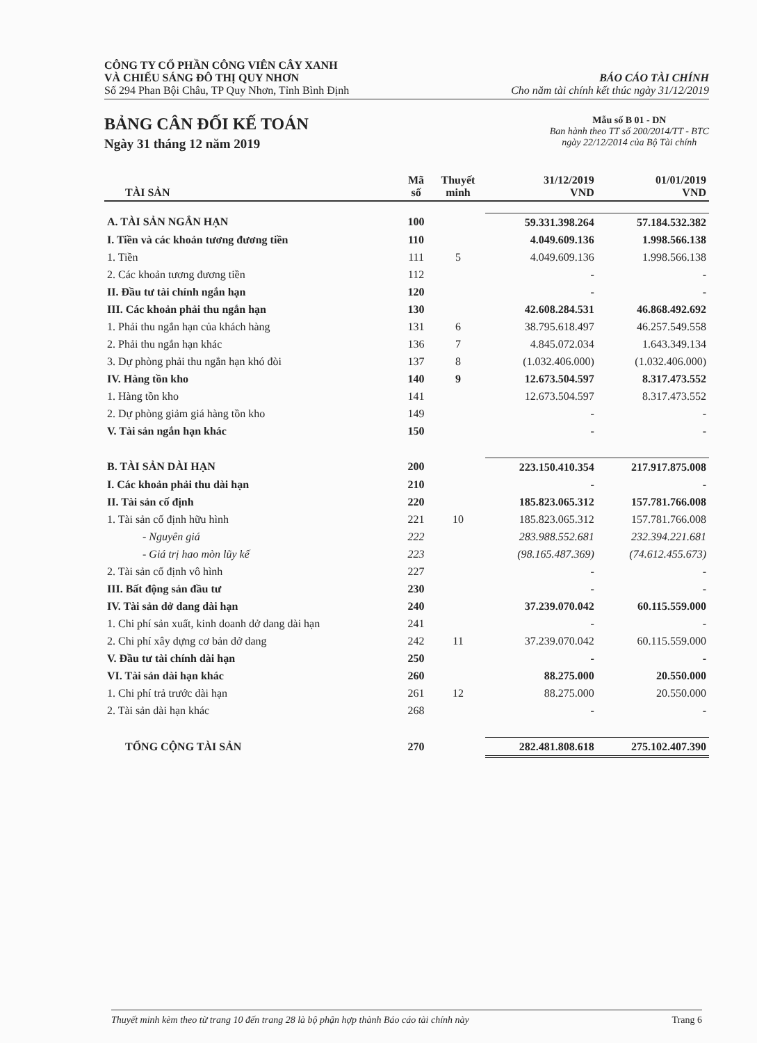CÔNG TY CỔ PHẦN CÔNG VIÊN CÂY XANH
VÀ CHIẾU SÁNG ĐÔ THỊ QUY NHƠN
Số 294 Phan Bội Châu, TP Quy Nhơn, Tỉnh Bình Định
BÁO CÁO TÀI CHÍNH
Cho năm tài chính kết thúc ngày 31/12/2019
BẢNG CÂN ĐỐI KẾ TOÁN
Ngày 31 tháng 12 năm 2019
Mẫu số B 01 - DN
Ban hành theo TT số 200/2014/TT - BTC
ngày 22/12/2014 của Bộ Tài chính
| TÀI SẢN | Mã số | Thuyết minh | 31/12/2019 VND | 01/01/2019 VND |
| --- | --- | --- | --- | --- |
| A. TÀI SẢN NGẮN HẠN | 100 | | 59.331.398.264 | 57.184.532.382 |
| I. Tiền và các khoản tương đương tiền | 110 | | 4.049.609.136 | 1.998.566.138 |
| 1. Tiền | 111 | 5 | 4.049.609.136 | 1.998.566.138 |
| 2. Các khoản tương đương tiền | 112 | | - | - |
| II. Đầu tư tài chính ngắn hạn | 120 | | - | - |
| III. Các khoản phải thu ngắn hạn | 130 | | 42.608.284.531 | 46.868.492.692 |
| 1. Phải thu ngắn hạn của khách hàng | 131 | 6 | 38.795.618.497 | 46.257.549.558 |
| 2. Phải thu ngắn hạn khác | 136 | 7 | 4.845.072.034 | 1.643.349.134 |
| 3. Dự phòng phải thu ngắn hạn khó đòi | 137 | 8 | (1.032.406.000) | (1.032.406.000) |
| IV. Hàng tồn kho | 140 | 9 | 12.673.504.597 | 8.317.473.552 |
| 1. Hàng tồn kho | 141 | | 12.673.504.597 | 8.317.473.552 |
| 2. Dự phòng giảm giá hàng tồn kho | 149 | | - | - |
| V. Tài sản ngắn hạn khác | 150 | | - | - |
| B. TÀI SẢN DÀI HẠN | 200 | | 223.150.410.354 | 217.917.875.008 |
| I. Các khoản phải thu dài hạn | 210 | | - | - |
| II. Tài sản cố định | 220 | | 185.823.065.312 | 157.781.766.008 |
| 1. Tài sản cố định hữu hình | 221 | 10 | 185.823.065.312 | 157.781.766.008 |
| - Nguyên giá | 222 | | 283.988.552.681 | 232.394.221.681 |
| - Giá trị hao mòn lũy kế | 223 | | (98.165.487.369) | (74.612.455.673) |
| 2. Tài sản cố định vô hình | 227 | | - | - |
| III. Bất động sản đầu tư | 230 | | - | - |
| IV. Tài sản dở dang dài hạn | 240 | | 37.239.070.042 | 60.115.559.000 |
| 1. Chi phí sản xuất, kinh doanh dở dang dài hạn | 241 | | - | - |
| 2. Chi phí xây dựng cơ bản dở dang | 242 | 11 | 37.239.070.042 | 60.115.559.000 |
| V. Đầu tư tài chính dài hạn | 250 | | - | - |
| VI. Tài sản dài hạn khác | 260 | | 88.275.000 | 20.550.000 |
| 1. Chi phí trả trước dài hạn | 261 | 12 | 88.275.000 | 20.550.000 |
| 2. Tài sản dài hạn khác | 268 | | - | - |
| TỔNG CỘNG TÀI SẢN | 270 | | 282.481.808.618 | 275.102.407.390 |
Thuyết minh kèm theo từ trang 10 đến trang 28 là bộ phận hợp thành Báo cáo tài chính này Trang 6